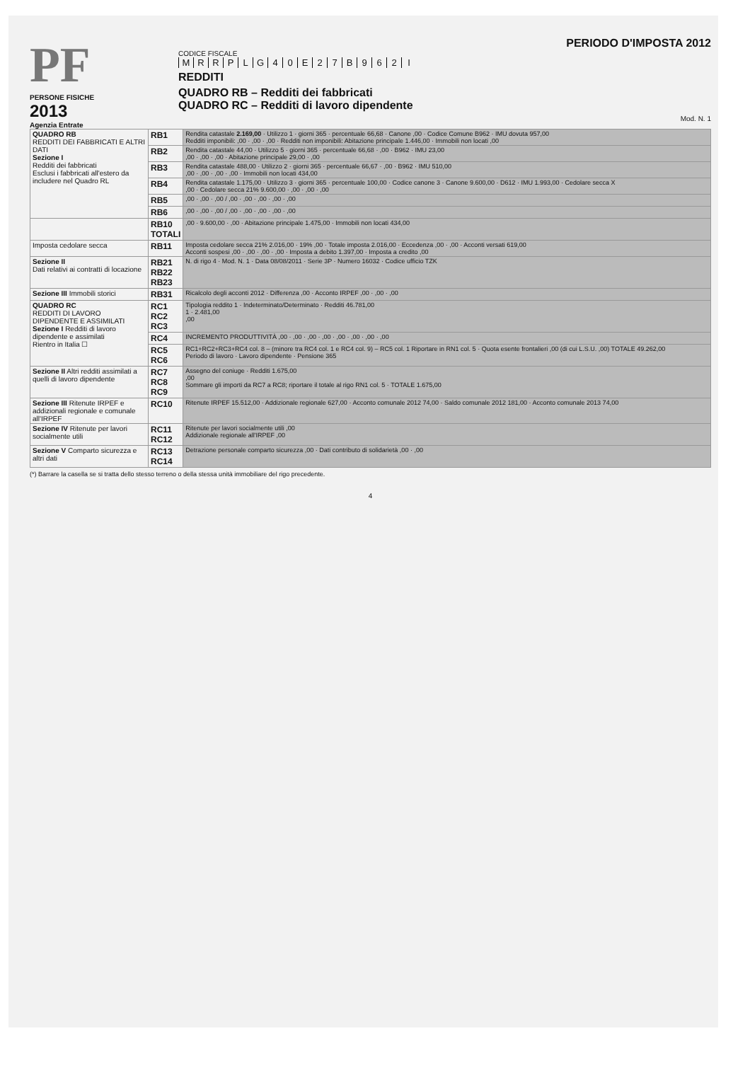PF
PERSONE FISICHE
2013
Agenzia Entrate
PERIODO D'IMPOSTA 2012
CODICE FISCALE
MRRPLG 40 E 27 B 962 I
REDDITI
QUADRO RB – Redditi dei fabbricati
QUADRO RC – Redditi di lavoro dipendente
Mod. N. 1
| QUADRO RB REDDITI DEI FABBRICATI E ALTRI DATI Sezione I Redditi dei fabbricati Esclusi i fabbricati all'estero da includere nel Quadro RL | RB1 | Rendita catastale 2.169,00 · Utilizzo 1 · giorni 365 · percentuale 66,68 · Canone ,00 · Codice Comune B962 · IMU dovuta 957,00 Redditi imponibili: ,00 · ,00 · ,00 · Redditi non imponibili: Abitazione principale 1.446,00 · Immobili non locati ,00 |
| | RB2 | Rendita catastale 44,00 · Utilizzo 5 · giorni 365 · percentuale 66,68 · ,00 · B962 · IMU 23,00 ,00 · ,00 · ,00 · Abitazione principale 29,00 · ,00 |
| | RB3 | Rendita catastale 488,00 · Utilizzo 2 · giorni 365 · percentuale 66,67 · ,00 · B962 · IMU 510,00 ,00 · ,00 · ,00 · ,00 · Immobili non locati 434,00 |
| | RB4 | Rendita catastale 1.175,00 · Utilizzo 3 · giorni 365 · percentuale 100,00 · Codice canone 3 · Canone 9.600,00 · D612 · IMU 1.993,00 · Cedolare secca X ,00 · Cedolare secca 21% 9.600,00 · ,00 · ,00 · ,00 |
| | RB5 | ,00 · ,00 · ,00 / ,00 · ,00 · ,00 · ,00 · ,00 |
| | RB6 | ,00 · ,00 · ,00 / ,00 · ,00 · ,00 · ,00 · ,00 |
| | RB10 TOTALI | ,00 · 9.600,00 · ,00 · Abitazione principale 1.475,00 · Immobili non locati 434,00 |
| Imposta cedolare secca | RB11 | Imposta cedolare secca 21% 2.016,00 · 19% ,00 · Totale imposta 2.016,00 · Eccedenza ,00 · ,00 · Acconti versati 619,00 Acconti sospesi ,00 · ,00 · ,00 · ,00 · Imposta a debito 1.397,00 · Imposta a credito ,00 |
| Sezione II Dati relativi ai contratti di locazione | RB21 RB22 RB23 | N. di rigo 4 · Mod. N. 1 · Data 08/08/2011 · Serie 3P · Numero 16032 · Codice ufficio TZK |
| Sezione III Immobili storici | RB31 | Ricalcolo degli acconti 2012 · Differenza ,00 · Acconto IRPEF ,00 · ,00 · ,00 |
| QUADRO RC REDDITI DI LAVORO DIPENDENTE E ASSIMILATI Sezione I Redditi di lavoro dipendente e assimilati Rientro in Italia ☐ | RC1 RC2 RC3 | Tipologia reddito 1 · Indeterminato/Determinato · Redditi 46.781,00 1 · 2.481,00 ,00 |
| | RC4 | INCREMENTO PRODUTTIVITÀ ,00 · ,00 · ,00 · ,00 · ,00 · ,00 · ,00 · ,00 |
| | RC5 RC6 | RC1+RC2+RC3+RC4 col. 8 – (minore tra RC4 col. 1 e RC4 col. 9) – RC5 col. 1 Riportare in RN1 col. 5 · Quota esente frontalieri ,00 (di cui L.S.U. ,00) TOTALE 49.262,00 Periodo di lavoro · Lavoro dipendente · Pensione 365 |
| Sezione II Altri redditi assimilati a quelli di lavoro dipendente | RC7 RC8 RC9 | Assegno del coniuge · Redditi 1.675,00 ,00 Sommare gli importi da RC7 a RC8; riportare il totale al rigo RN1 col. 5 · TOTALE 1.675,00 |
| Sezione III Ritenute IRPEF e addizionali regionale e comunale all'IRPEF | RC10 | Ritenute IRPEF 15.512,00 · Addizionale regionale 627,00 · Acconto comunale 2012 74,00 · Saldo comunale 2012 181,00 · Acconto comunale 2013 74,00 |
| Sezione IV Ritenute per lavori socialmente utili | RC11 RC12 | Ritenute per lavori socialmente utili ,00 Addizionale regionale all'IRPEF ,00 |
| Sezione V Comparto sicurezza e altri dati | RC13 RC14 | Detrazione personale comparto sicurezza ,00 · Dati contributo di solidarietà ,00 · ,00 |
(*) Barrare la casella se si tratta dello stesso terreno o della stessa unità immobiliare del rigo precedente.
4